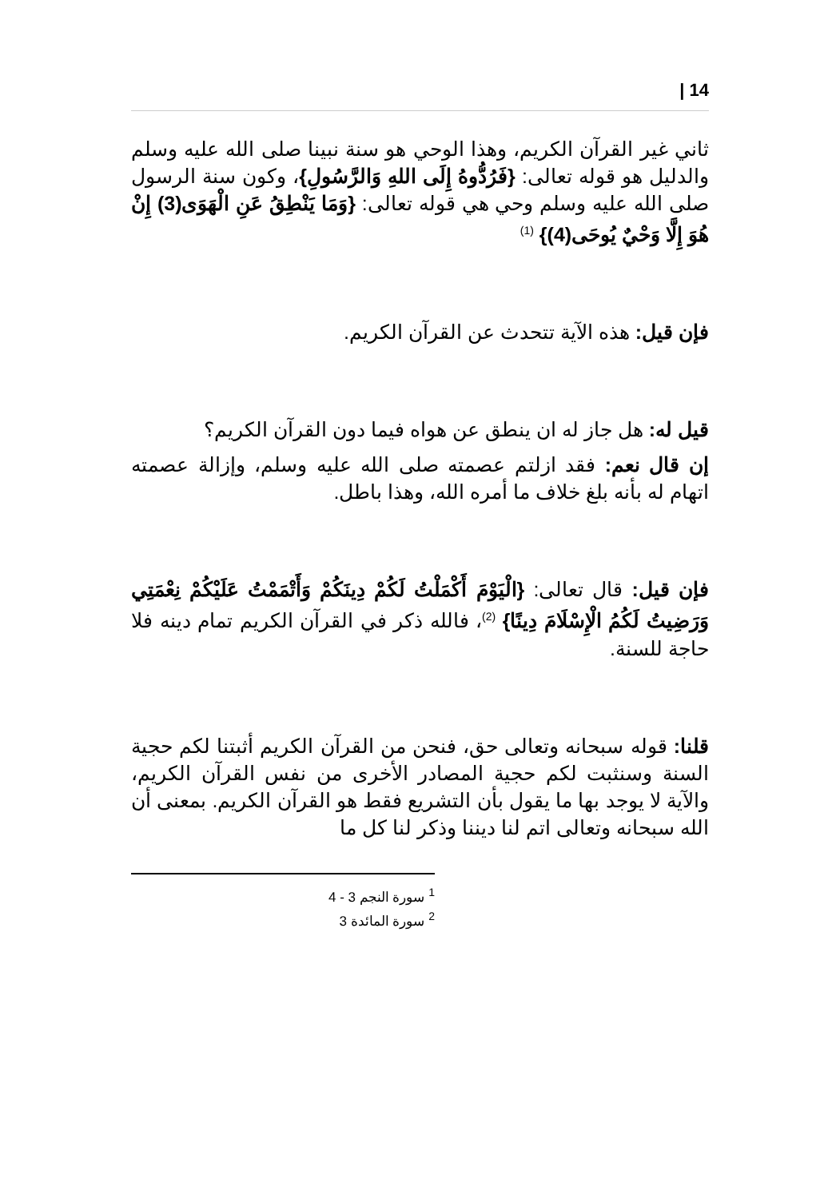| 14
ثاني غير القرآن الكريم، وهذا الوحي هو سنة نبينا صلى الله عليه وسلم والدليل هو قوله تعالى: {فَرُدُّوهُ إِلَى اللهِ وَالرَّسُولِ}، وكون سنة الرسول صلى الله عليه وسلم وحي هي قوله تعالى: {وَمَا يَنْطِقُ عَنِ الْهَوَى(3) إِنْ هُوَ إِلَّا وَحْيٌ يُوحَى(4)} <sup>(1)</sup>
فإن قيل: هذه الآية تتحدث عن القرآن الكريم.
قيل له: هل جاز له ان ينطق عن هواه فيما دون القرآن الكريم؟
إن قال نعم: فقد ازلتم عصمته صلى الله عليه وسلم، وإزالة عصمته اتهام له بأنه بلغ خلاف ما أمره الله، وهذا باطل.
فإن قيل: قال تعالى: {الْيَوْمَ أَكْمَلْتُ لَكُمْ دِينَكُمْ وَأَتْمَمْتُ عَلَيْكُمْ نِعْمَتِي وَرَضِيتُ لَكُمُ الْإِسْلَامَ دِينًا} <sup>(2)</sup>، فالله ذكر في القرآن الكريم تمام دينه فلا حاجة للسنة.
قلنا: قوله سبحانه وتعالى حق، فنحن من القرآن الكريم أثبتنا لكم حجية السنة وسنثبت لكم حجية المصادر الأخرى من نفس القرآن الكريم، والآية لا يوجد بها ما يقول بأن التشريع فقط هو القرآن الكريم. بمعنى أن الله سبحانه وتعالى اتم لنا ديننا وذكر لنا كل ما
<sup>1</sup> سورة النجم 3 - 4
<sup>2</sup> سورة المائدة 3